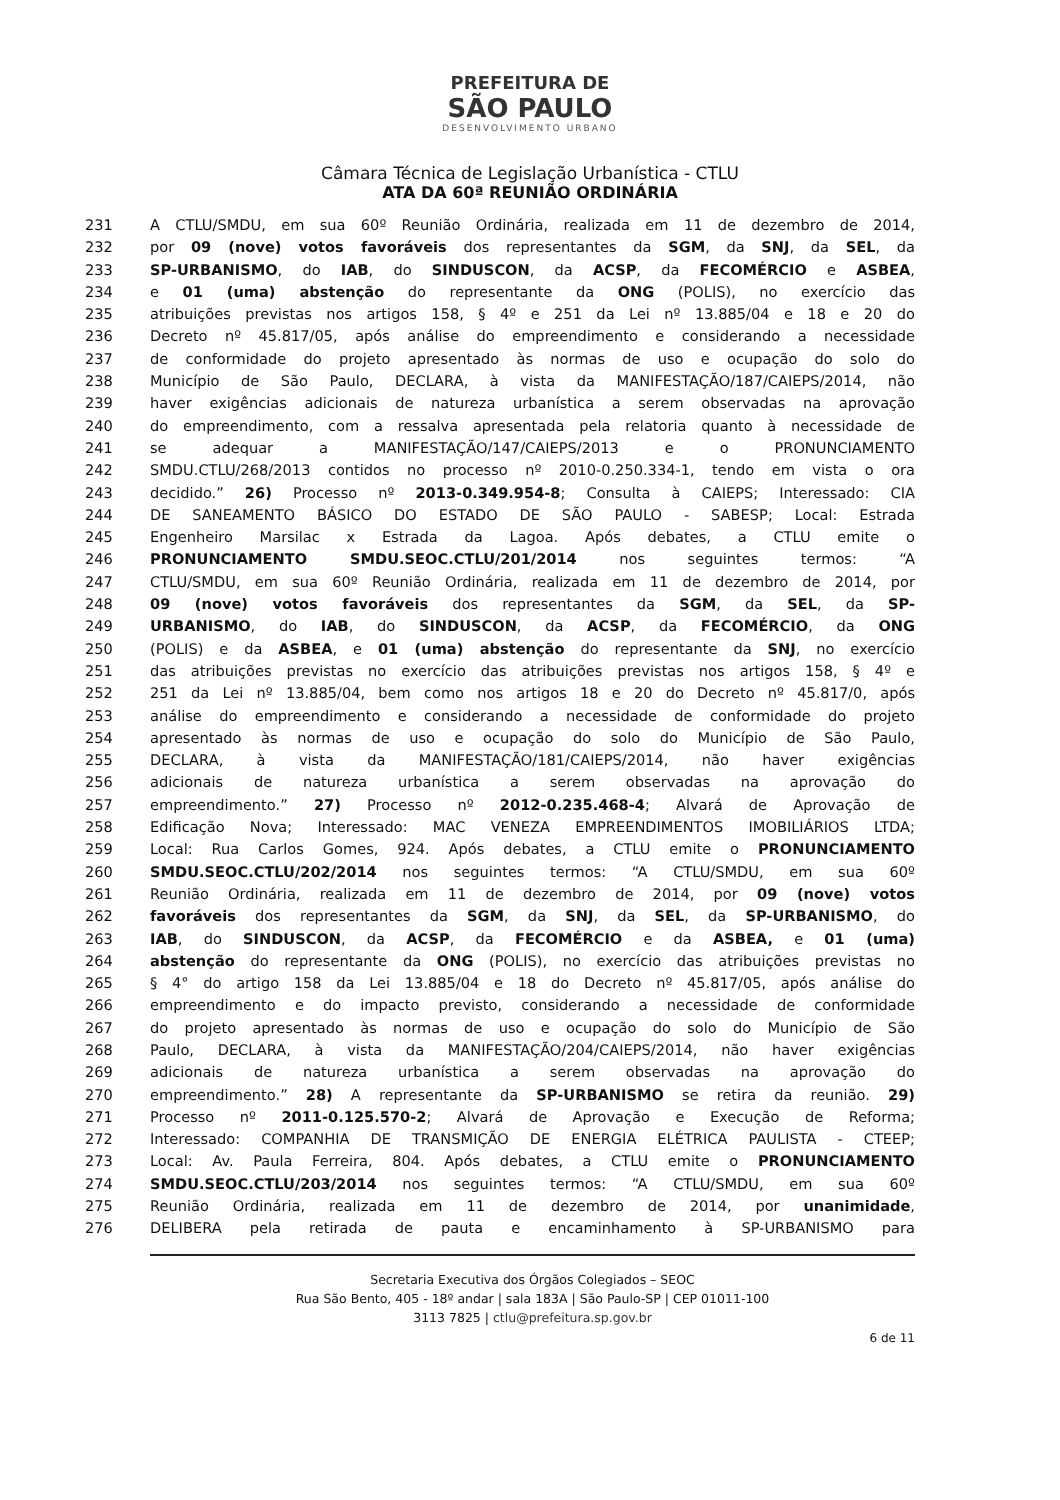PREFEITURA DE
SÃO PAULO
DESENVOLVIMENTO URBANO
Câmara Técnica de Legislação Urbanística - CTLU
ATA DA 60ª REUNIÃO ORDINÁRIA
231 A CTLU/SMDU, em sua 60º Reunião Ordinária, realizada em 11 de dezembro de 2014,
232 por 09 (nove) votos favoráveis dos representantes da SGM, da SNJ, da SEL, da
233 SP-URBANISMO, do IAB, do SINDUSCON, da ACSP, da FECOMÉRCIO e ASBEA,
234 e 01 (uma) abstenção do representante da ONG (POLIS), no exercício das
235 atribuições previstas nos artigos 158, § 4º e 251 da Lei nº 13.885/04 e 18 e 20 do
236 Decreto nº 45.817/05, após análise do empreendimento e considerando a necessidade
237 de conformidade do projeto apresentado às normas de uso e ocupação do solo do
238 Município de São Paulo, DECLARA, à vista da MANIFESTAÇÃO/187/CAIEPS/2014, não
239 haver exigências adicionais de natureza urbanística a serem observadas na aprovação
240 do empreendimento, com a ressalva apresentada pela relatoria quanto à necessidade de
241 se adequar a MANIFESTAÇÃO/147/CAIEPS/2013 e o PRONUNCIAMENTO
242 SMDU.CTLU/268/2013 contidos no processo nº 2010-0.250.334-1, tendo em vista o ora
243 decidido.” 26) Processo nº 2013-0.349.954-8; Consulta à CAIEPS; Interessado: CIA
244 DE SANEAMENTO BÁSICO DO ESTADO DE SÃO PAULO - SABESP; Local: Estrada
245 Engenheiro Marsilac x Estrada da Lagoa. Após debates, a CTLU emite o
246 PRONUNCIAMENTO SMDU.SEOC.CTLU/201/2014 nos seguintes termos: “A
247 CTLU/SMDU, em sua 60º Reunião Ordinária, realizada em 11 de dezembro de 2014, por
248 09 (nove) votos favoráveis dos representantes da SGM, da SEL, da SP-
249 URBANISMO, do IAB, do SINDUSCON, da ACSP, da FECOMÉRCIO, da ONG
250 (POLIS) e da ASBEA, e 01 (uma) abstenção do representante da SNJ, no exercício
251 das atribuições previstas no exercício das atribuições previstas nos artigos 158, § 4º e
252 251 da Lei nº 13.885/04, bem como nos artigos 18 e 20 do Decreto nº 45.817/0, após
253 análise do empreendimento e considerando a necessidade de conformidade do projeto
254 apresentado às normas de uso e ocupação do solo do Município de São Paulo,
255 DECLARA, à vista da MANIFESTAÇÃO/181/CAIEPS/2014, não haver exigências
256 adicionais de natureza urbanística a serem observadas na aprovação do
257 empreendimento.” 27) Processo nº 2012-0.235.468-4; Alvará de Aprovação de
258 Edificação Nova; Interessado: MAC VENEZA EMPREENDIMENTOS IMOBILIÁRIOS LTDA;
259 Local: Rua Carlos Gomes, 924. Após debates, a CTLU emite o PRONUNCIAMENTO
260 SMDU.SEOC.CTLU/202/2014 nos seguintes termos: “A CTLU/SMDU, em sua 60º
261 Reunião Ordinária, realizada em 11 de dezembro de 2014, por 09 (nove) votos
262 favoráveis dos representantes da SGM, da SNJ, da SEL, da SP-URBANISMO, do
263 IAB, do SINDUSCON, da ACSP, da FECOMÉRCIO e da ASBEA, e 01 (uma)
264 abstenção do representante da ONG (POLIS), no exercício das atribuições previstas no
265 § 4° do artigo 158 da Lei 13.885/04 e 18 do Decreto nº 45.817/05, após análise do
266 empreendimento e do impacto previsto, considerando a necessidade de conformidade
267 do projeto apresentado às normas de uso e ocupação do solo do Município de São
268 Paulo, DECLARA, à vista da MANIFESTAÇÃO/204/CAIEPS/2014, não haver exigências
269 adicionais de natureza urbanística a serem observadas na aprovação do
270 empreendimento.” 28) A representante da SP-URBANISMO se retira da reunião. 29)
271 Processo nº 2011-0.125.570-2; Alvará de Aprovação e Execução de Reforma;
272 Interessado: COMPANHIA DE TRANSMIÇÃO DE ENERGIA ELÉTRICA PAULISTA - CTEEP;
273 Local: Av. Paula Ferreira, 804. Após debates, a CTLU emite o PRONUNCIAMENTO
274 SMDU.SEOC.CTLU/203/2014 nos seguintes termos: “A CTLU/SMDU, em sua 60º
275 Reunião Ordinária, realizada em 11 de dezembro de 2014, por unanimidade,
276 DELIBERA pela retirada de pauta e encaminhamento à SP-URBANISMO para
Secretaria Executiva dos Órgãos Colegiados – SEOC
Rua São Bento, 405 - 18º andar | sala 183A | São Paulo-SP | CEP 01011-100
3113 7825 | ctlu@prefeitura.sp.gov.br
6 de 11